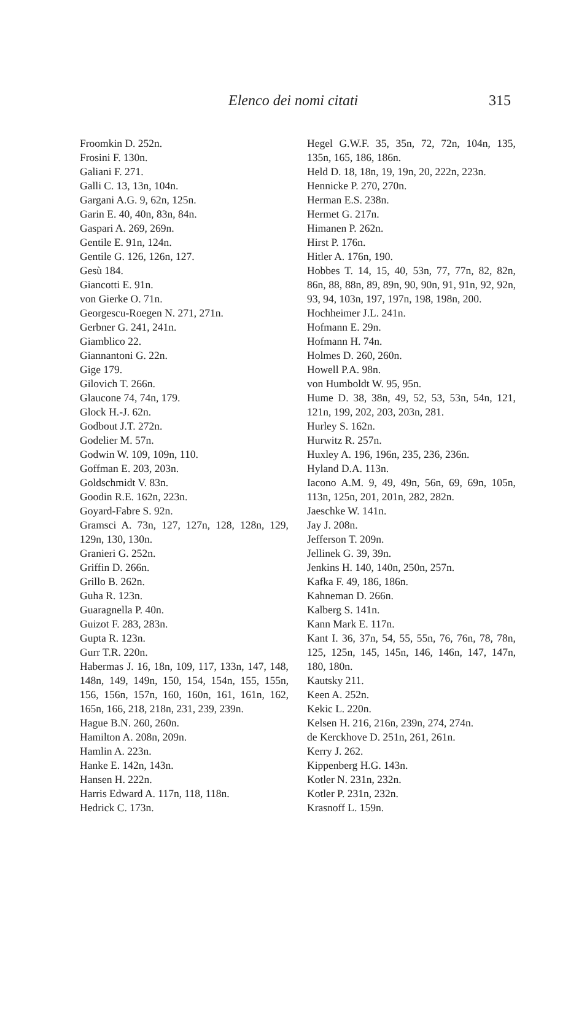Elenco dei nomi citati 315
Froomkin D. 252n.
Frosini F. 130n.
Galiani F. 271.
Galli C. 13, 13n, 104n.
Gargani A.G. 9, 62n, 125n.
Garin E. 40, 40n, 83n, 84n.
Gaspari A. 269, 269n.
Gentile E. 91n, 124n.
Gentile G. 126, 126n, 127.
Gesù 184.
Giancotti E. 91n.
von Gierke O. 71n.
Georgescu-Roegen N. 271, 271n.
Gerbner G. 241, 241n.
Giamblico 22.
Giannantoni G. 22n.
Gige 179.
Gilovich T. 266n.
Glaucone 74, 74n, 179.
Glock H.-J. 62n.
Godbout J.T. 272n.
Godelier M. 57n.
Godwin W. 109, 109n, 110.
Goffman E. 203, 203n.
Goldschmidt V. 83n.
Goodin R.E. 162n, 223n.
Goyard-Fabre S. 92n.
Gramsci A. 73n, 127, 127n, 128, 128n, 129, 129n, 130, 130n.
Granieri G. 252n.
Griffin D. 266n.
Grillo B. 262n.
Guha R. 123n.
Guaragnella P. 40n.
Guizot F. 283, 283n.
Gupta R. 123n.
Gurr T.R. 220n.
Habermas J. 16, 18n, 109, 117, 133n, 147, 148, 148n, 149, 149n, 150, 154, 154n, 155, 155n, 156, 156n, 157n, 160, 160n, 161, 161n, 162, 165n, 166, 218, 218n, 231, 239, 239n.
Hague B.N. 260, 260n.
Hamilton A. 208n, 209n.
Hamlin A. 223n.
Hanke E. 142n, 143n.
Hansen H. 222n.
Harris Edward A. 117n, 118, 118n.
Hedrick C. 173n.
Hegel G.W.F. 35, 35n, 72, 72n, 104n, 135, 135n, 165, 186, 186n.
Held D. 18, 18n, 19, 19n, 20, 222n, 223n.
Hennicke P. 270, 270n.
Herman E.S. 238n.
Hermet G. 217n.
Himanen P. 262n.
Hirst P. 176n.
Hitler A. 176n, 190.
Hobbes T. 14, 15, 40, 53n, 77, 77n, 82, 82n, 86n, 88, 88n, 89, 89n, 90, 90n, 91, 91n, 92, 92n, 93, 94, 103n, 197, 197n, 198, 198n, 200.
Hochheimer J.L. 241n.
Hofmann E. 29n.
Hofmann H. 74n.
Holmes D. 260, 260n.
Howell P.A. 98n.
von Humboldt W. 95, 95n.
Hume D. 38, 38n, 49, 52, 53, 53n, 54n, 121, 121n, 199, 202, 203, 203n, 281.
Hurley S. 162n.
Hurwitz R. 257n.
Huxley A. 196, 196n, 235, 236, 236n.
Hyland D.A. 113n.
Iacono A.M. 9, 49, 49n, 56n, 69, 69n, 105n, 113n, 125n, 201, 201n, 282, 282n.
Jaeschke W. 141n.
Jay J. 208n.
Jefferson T. 209n.
Jellinek G. 39, 39n.
Jenkins H. 140, 140n, 250n, 257n.
Kafka F. 49, 186, 186n.
Kahneman D. 266n.
Kalberg S. 141n.
Kann Mark E. 117n.
Kant I. 36, 37n, 54, 55, 55n, 76, 76n, 78, 78n, 125, 125n, 145, 145n, 146, 146n, 147, 147n, 180, 180n.
Kautsky 211.
Keen A. 252n.
Kekic L. 220n.
Kelsen H. 216, 216n, 239n, 274, 274n.
de Kerckhove D. 251n, 261, 261n.
Kerry J. 262.
Kippenberg H.G. 143n.
Kotler N. 231n, 232n.
Kotler P. 231n, 232n.
Krasnoff L. 159n.